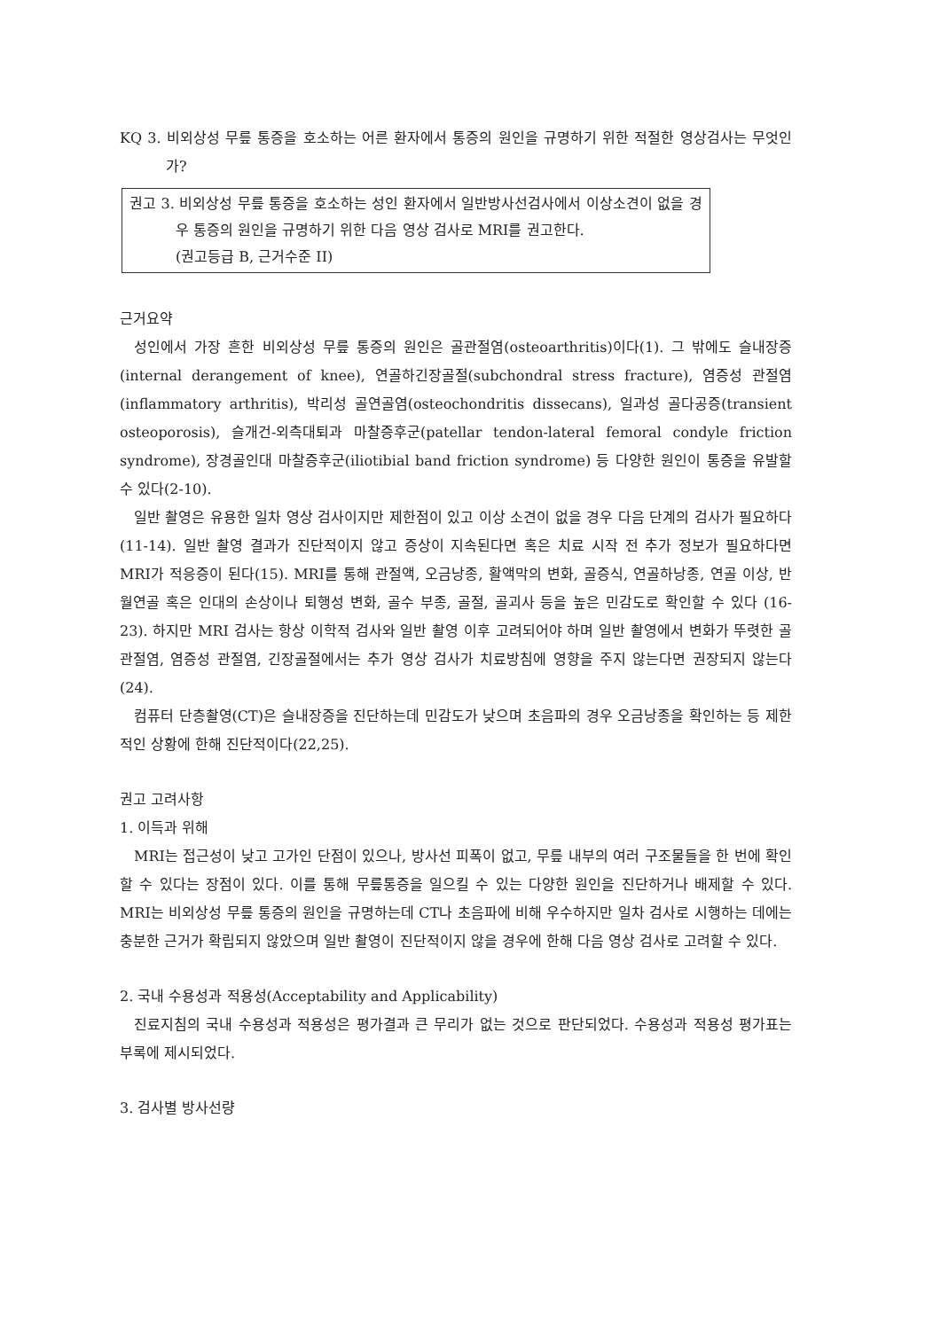KQ 3. 비외상성 무릎 통증을 호소하는 어른 환자에서 통증의 원인을 규명하기 위한 적절한 영상검사는 무엇인가?
권고 3. 비외상성 무릎 통증을 호소하는 성인 환자에서 일반방사선검사에서 이상소견이 없을 경우 통증의 원인을 규명하기 위한 다음 영상 검사로 MRI를 권고한다.
(권고등급 B, 근거수준 II)
근거요약
성인에서 가장 흔한 비외상성 무릎 통증의 원인은 골관절염(osteoarthritis)이다(1). 그 밖에도 슬내장증(internal derangement of knee), 연골하긴장골절(subchondral stress fracture), 염증성 관절염(inflammatory arthritis), 박리성 골연골염(osteochondritis dissecans), 일과성 골다공증(transient osteoporosis), 슬개건-외측대퇴과 마찰증후군(patellar tendon-lateral femoral condyle friction syndrome), 장경골인대 마찰증후군(iliotibial band friction syndrome) 등 다양한 원인이 통증을 유발할 수 있다(2-10).
일반 촬영은 유용한 일차 영상 검사이지만 제한점이 있고 이상 소견이 없을 경우 다음 단계의 검사가 필요하다(11-14). 일반 촬영 결과가 진단적이지 않고 증상이 지속된다면 혹은 치료 시작 전 추가 정보가 필요하다면 MRI가 적응증이 된다(15). MRI를 통해 관절액, 오금낭종, 활액막의 변화, 골증식, 연골하낭종, 연골 이상, 반월연골 혹은 인대의 손상이나 퇴행성 변화, 골수 부종, 골절, 골괴사 등을 높은 민감도로 확인할 수 있다 (16-23). 하지만 MRI 검사는 항상 이학적 검사와 일반 촬영 이후 고려되어야 하며 일반 촬영에서 변화가 뚜렷한 골관절염, 염증성 관절염, 긴장골절에서는 추가 영상 검사가 치료방침에 영향을 주지 않는다면 권장되지 않는다(24).
컴퓨터 단층촬영(CT)은 슬내장증을 진단하는데 민감도가 낮으며 초음파의 경우 오금낭종을 확인하는 등 제한적인 상황에 한해 진단적이다(22,25).
권고 고려사항
1. 이득과 위해
MRI는 접근성이 낮고 고가인 단점이 있으나, 방사선 피폭이 없고, 무릎 내부의 여러 구조물들을 한 번에 확인할 수 있다는 장점이 있다. 이를 통해 무릎통증을 일으킬 수 있는 다양한 원인을 진단하거나 배제할 수 있다. MRI는 비외상성 무릎 통증의 원인을 규명하는데 CT나 초음파에 비해 우수하지만 일차 검사로 시행하는 데에는 충분한 근거가 확립되지 않았으며 일반 촬영이 진단적이지 않을 경우에 한해 다음 영상 검사로 고려할 수 있다.
2. 국내 수용성과 적용성(Acceptability and Applicability)
진료지침의 국내 수용성과 적용성은 평가결과 큰 무리가 없는 것으로 판단되었다. 수용성과 적용성 평가표는 부록에 제시되었다.
3. 검사별 방사선량